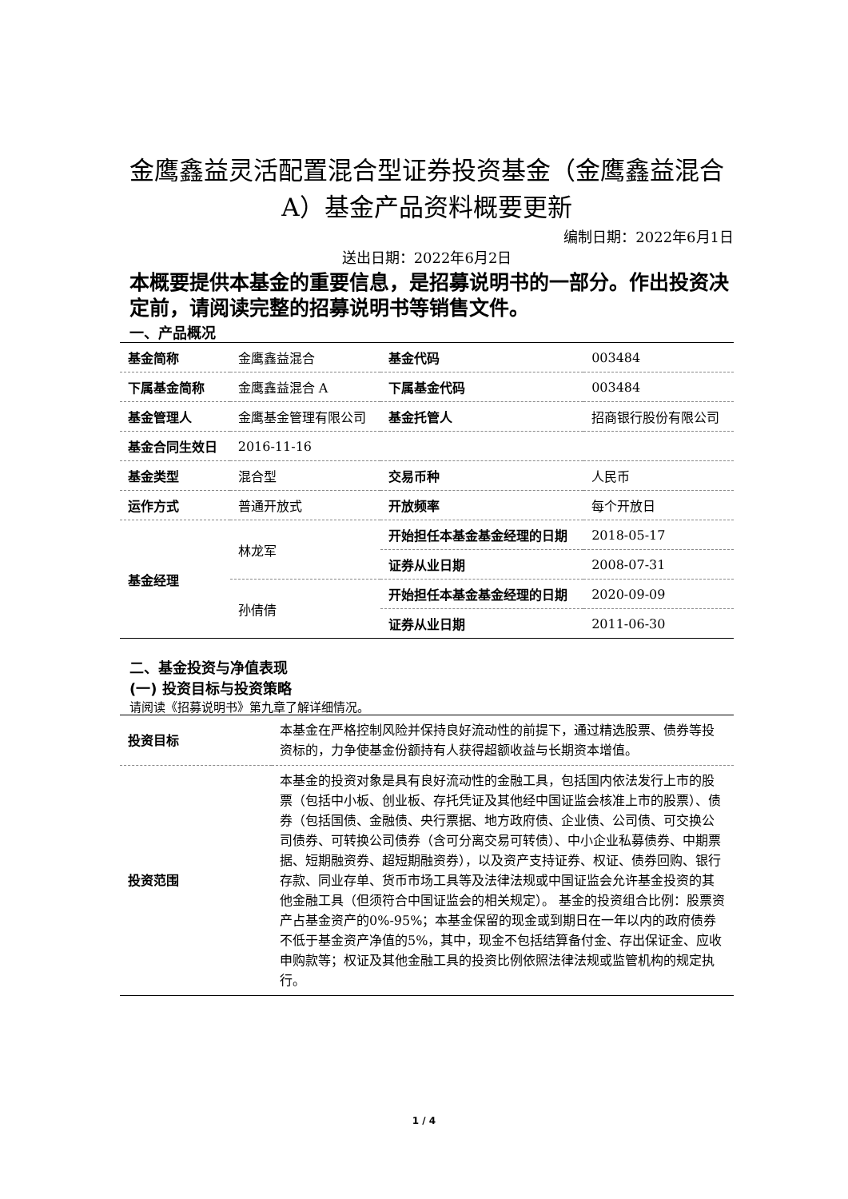金鹰鑫益灵活配置混合型证券投资基金（金鹰鑫益混合A）基金产品资料概要更新
编制日期：2022年6月1日
送出日期：2022年6月2日
本概要提供本基金的重要信息，是招募说明书的一部分。作出投资决定前，请阅读完整的招募说明书等销售文件。
一、产品概况
| 基金简称 | 金鹰鑫益混合 | 基金代码 | 003484 |
| 下属基金简称 | 金鹰鑫益混合 A | 下属基金代码 | 003484 |
| 基金管理人 | 金鹰基金管理有限公司 | 基金托管人 | 招商银行股份有限公司 |
| 基金合同生效日 | 2016-11-16 | | |
| 基金类型 | 混合型 | 交易币种 | 人民币 |
| 运作方式 | 普通开放式 | 开放频率 | 每个开放日 |
| 基金经理 | 林龙军 | 开始担任本基金基金经理的日期 | 2018-05-17 |
| | | 证券从业日期 | 2008-07-31 |
| | 孙倩倩 | 开始担任本基金基金经理的日期 | 2020-09-09 |
| | | 证券从业日期 | 2011-06-30 |
二、基金投资与净值表现
(一) 投资目标与投资策略
请阅读《招募说明书》第九章了解详细情况。
| 投资目标 | 本基金在严格控制风险并保持良好流动性的前提下，通过精选股票、债券等投资标的，力争使基金份额持有人获得超额收益与长期资本增值。 |
| 投资范围 | 本基金的投资对象是具有良好流动性的金融工具，包括国内依法发行上市的股票（包括中小板、创业板、存托凭证及其他经中国证监会核准上市的股票）、债券（包括国债、金融债、央行票据、地方政府债、企业债、公司债、可交换公司债券、可转换公司债券（含可分离交易可转债）、中小企业私募债券、中期票据、短期融资券、超短期融资券），以及资产支持证券、权证、债券回购、银行存款、同业存单、货币市场工具等及法律法规或中国证监会允许基金投资的其他金融工具（但须符合中国证监会的相关规定）。 基金的投资组合比例：股票资产占基金资产的0%-95%；本基金保留的现金或到期日在一年以内的政府债券不低于基金资产净值的5%，其中，现金不包括结算备付金、存出保证金、应收申购款等；权证及其他金融工具的投资比例依照法律法规或监管机构的规定执行。 |
1 / 4